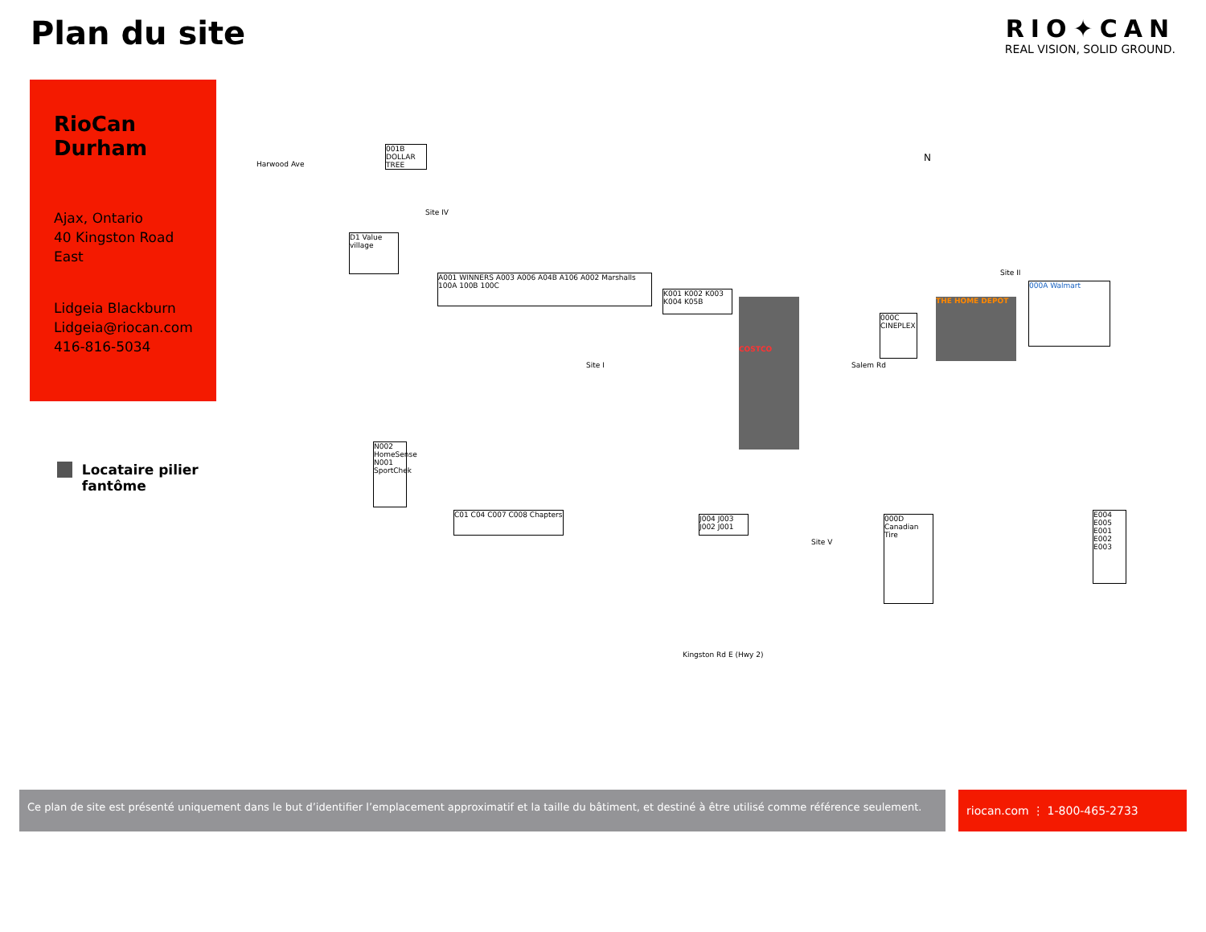Plan du site
RIO✦CAN
REAL VISION, SOLID GROUND.
RioCan Durham
Ajax, Ontario
40 Kingston Road East
Lidgeia Blackburn
Lidgeia@riocan.com
416-816-5034
Locataire pilier fantôme
N
001B DOLLAR TREE
Site IV
D1 Value village
A001 WINNERS A003 A006 A04B A106 A002 Marshalls 100A 100B 100C
K001 K002 K003 K004 K05B
COSTCO
Site I Salem Rd
000C CINEPLEX
THE HOME DEPOT
Site II
000A Walmart
N002 HomeSense N001 SportChek
C01 C04 C007 C008 Chapters
J004 J003 J002 J001
Site V
000D Canadian Tire
E004 E005 E001 E002 E003
Kingston Rd E (Hwy 2)
Harwood Ave
Ce plan de site est présenté uniquement dans le but d’identifier l’emplacement approximatif et la taille du bâtiment, et destiné à être utilisé comme référence seulement.
riocan.com ⋮ 1-800-465-2733